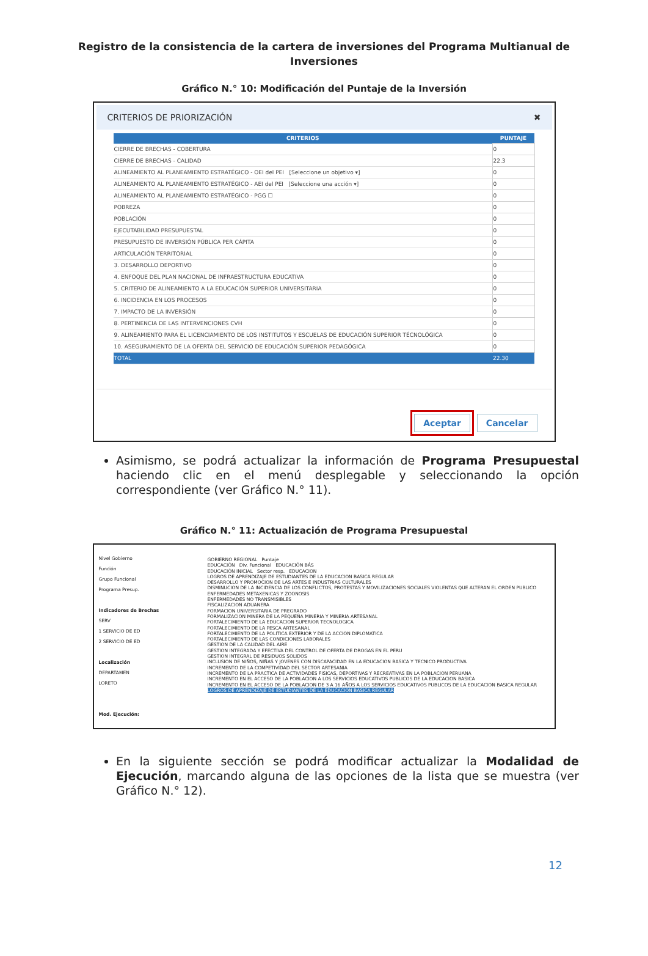Registro de la consistencia de la cartera de inversiones del Programa Multianual de
Inversiones
Gráfico N.° 10: Modificación del Puntaje de la Inversión
CRITERIOS DE PRIORIZACIÓN ✖
| CRITERIOS | PUNTAJE |
| --- | --- |
| CIERRE DE BRECHAS - COBERTURA | 0 |
| CIERRE DE BRECHAS - CALIDAD | 22.3 |
| ALINEAMIENTO AL PLANEAMIENTO ESTRATÉGICO - OEI del PEI [Seleccione un objetivo ▾] | 0 |
| ALINEAMIENTO AL PLANEAMIENTO ESTRATÉGICO - AEI del PEI [Seleccione una acción ▾] | 0 |
| ALINEAMIENTO AL PLANEAMIENTO ESTRATÉGICO - PGG ☐ | 0 |
| POBREZA | 0 |
| POBLACIÓN | 0 |
| EJECUTABILIDAD PRESUPUESTAL | 0 |
| PRESUPUESTO DE INVERSIÓN PÚBLICA PER CÁPITA | 0 |
| ARTICULACIÓN TERRITORIAL | 0 |
| 3. DESARROLLO DEPORTIVO | 0 |
| 4. ENFOQUE DEL PLAN NACIONAL DE INFRAESTRUCTURA EDUCATIVA | 0 |
| 5. CRITERIO DE ALINEAMIENTO A LA EDUCACIÓN SUPERIOR UNIVERSITARIA | 0 |
| 6. INCIDENCIA EN LOS PROCESOS | 0 |
| 7. IMPACTO DE LA INVERSIÓN | 0 |
| 8. PERTINENCIA DE LAS INTERVENCIONES CVH | 0 |
| 9. ALINEAMIENTO PARA EL LICENCIAMIENTO DE LOS INSTITUTOS Y ESCUELAS DE EDUCACIÓN SUPERIOR TÉCNOLÓGICA | 0 |
| 10. ASEGURAMIENTO DE LA OFERTA DEL SERVICIO DE EDUCACIÓN SUPERIOR PEDAGÓGICA | 0 |
| TOTAL | 22.30 |
Aceptar Cancelar
Asimismo, se podrá actualizar la información de Programa Presupuestal haciendo clic en el menú desplegable y seleccionando la opción correspondiente (ver Gráfico N.° 11).
Gráfico N.° 11: Actualización de Programa Presupuestal
Nivel Gobierno
Función
Grupo Funcional
Programa Presup.
Indicadores de Brechas
SERV
1 SERVICIO DE ED
2 SERVICIO DE ED
Localización
DEPARTAMEN
LORETO
Mod. Ejecución:
GOBIERNO REGIONAL Puntaje
EDUCACIÓN Div. Funcional EDUCACIÓN BÁS
EDUCACIÓN INICIAL Sector resp. EDUCACION
LOGROS DE APRENDIZAJE DE ESTUDIANTES DE LA EDUCACION BASICA REGULAR
DESARROLLO Y PROMOCION DE LAS ARTES E INDUSTRIAS CULTURALES
DISMINUCION DE LA INCIDENCIA DE LOS CONFLICTOS, PROTESTAS Y MOVILIZACIONES SOCIALES VIOLENTAS QUE ALTERAN EL ORDEN PUBLICO
ENFERMEDADES METAXENICAS Y ZOONOSIS
ENFERMEDADES NO TRANSMISIBLES
FISCALIZACION ADUANERA
FORMACION UNIVERSITARIA DE PREGRADO
FORMALIZACION MINERA DE LA PEQUEÑA MINERIA Y MINERIA ARTESANAL
FORTALECIMIENTO DE LA EDUCACION SUPERIOR TECNOLOGICA
FORTALECIMIENTO DE LA PESCA ARTESANAL
FORTALECIMIENTO DE LA POLITICA EXTERIOR Y DE LA ACCION DIPLOMATICA
FORTALECIMIENTO DE LAS CONDICIONES LABORALES
GESTION DE LA CALIDAD DEL AIRE
GESTION INTEGRADA Y EFECTIVA DEL CONTROL DE OFERTA DE DROGAS EN EL PERU
GESTION INTEGRAL DE RESIDUOS SOLIDOS
INCLUSION DE NIÑOS, NIÑAS Y JOVENES CON DISCAPACIDAD EN LA EDUCACION BASICA Y TECNICO PRODUCTIVA
INCREMENTO DE LA COMPETIVIDAD DEL SECTOR ARTESANIA
INCREMENTO DE LA PRACTICA DE ACTIVIDADES FISICAS, DEPORTIVAS Y RECREATIVAS EN LA POBLACION PERUANA
INCREMENTO EN EL ACCESO DE LA POBLACION A LOS SERVICIOS EDUCATIVOS PUBLICOS DE LA EDUCACION BASICA
INCREMENTO EN EL ACCESO DE LA POBLACION DE 3 A 16 AÑOS A LOS SERVICIOS EDUCATIVOS PUBLICOS DE LA EDUCACION BASICA REGULAR
LOGROS DE APRENDIZAJE DE ESTUDIANTES DE LA EDUCACION BASICA REGULAR
En la siguiente sección se podrá modificar actualizar la Modalidad de Ejecución, marcando alguna de las opciones de la lista que se muestra (ver Gráfico N.° 12).
12